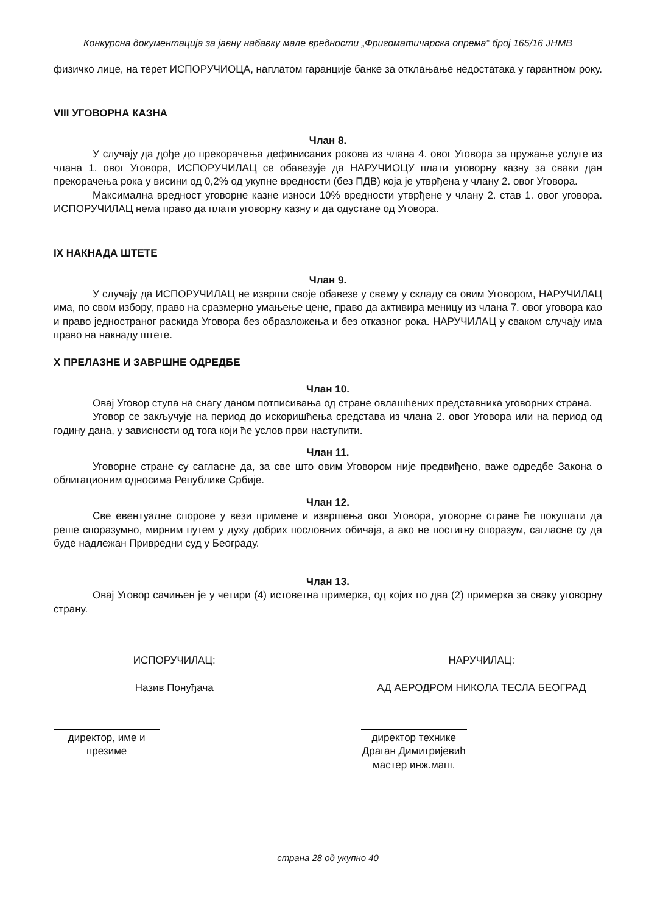Конкурсна документација за јавну набавку мале вредности „Фригоматичарска опрема“ број 165/16 ЈНМВ
физичко лице, на терет ИСПОРУЧИОЦА, наплатом гаранције банке за отклањање недостатака у гарантном року.
VIII УГОВОРНА КАЗНА
Члан 8.
У случају да дође до прекорачења дефинисаних рокова из члана 4. овог Уговора за пружање услуге из члана 1. овог Уговора, ИСПОРУЧИЛАЦ се обавезује да НАРУЧИОЦУ плати уговорну казну за сваки дан прекорачења рока у висини од 0,2% од укупне вредности (без ПДВ) која је утврђена у члану 2. овог Уговора.
Максимална вредност уговорне казне износи 10% вредности утврђене у члану 2. став 1. овог уговора. ИСПОРУЧИЛАЦ нема право да плати уговорну казну и да одустане од Уговора.
IX НАКНАДА ШТЕТЕ
Члан 9.
У случају да ИСПОРУЧИЛАЦ не изврши своје обавезе у свему у складу са овим Уговором, НАРУЧИЛАЦ има, по свом избору, право на сразмерно умањење цене, право да активира меницу из члана 7. овог уговора као и право једностраног раскида Уговора без образложења и без отказног рока. НАРУЧИЛАЦ у сваком случају има право на накнаду штете.
X ПРЕЛАЗНЕ И ЗАВРШНЕ ОДРЕДБЕ
Члан 10.
Овај Уговор ступа на снагу даном потписивања од стране овлашћених представника уговорних страна.
Уговор се закључује на период до искоришћења средстава из члана 2. овог Уговора или на период од годину дана, у зависности од тога који ће услов први наступити.
Члан 11.
Уговорне стране су сагласне да, за све што овим Уговором није предвиђено, важе одредбе Закона о облигационим односима Републике Србије.
Члан 12.
Све евентуалне спорове у вези примене и извршења овог Уговора, уговорне стране ће покушати да реше споразумно, мирним путем у духу добрих пословних обичаја, а ако не постигну споразум, сагласне су да буде надлежан Привредни суд у Београду.
Члан 13.
Овај Уговор сачињен је у четири (4) истоветна примерка, од којих по два (2) примерка за сваку уговорну страну.
ИСПОРУЧИЛАЦ:
Назив Понуђача
директор, име и презиме
НАРУЧИЛАЦ:
АД АЕРОДРОМ НИКОЛА ТЕСЛА БЕОГРАД
директор технике
Драган Димитријевић мастер инж.маш.
страна 28 од укупно 40